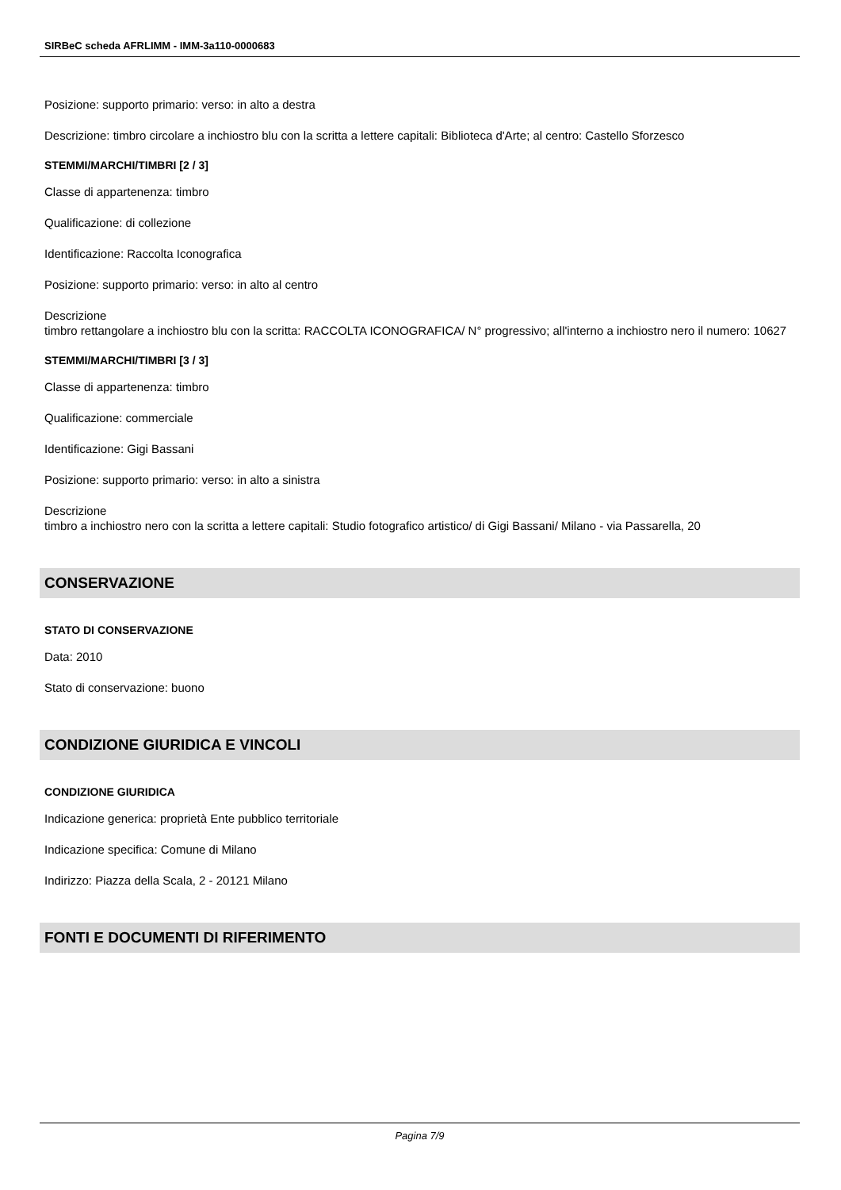SIRBeC scheda AFRLIMM - IMM-3a110-0000683
Posizione: supporto primario: verso: in alto a destra
Descrizione: timbro circolare a inchiostro blu con la scritta a lettere capitali: Biblioteca d'Arte; al centro: Castello Sforzesco
STEMMI/MARCHI/TIMBRI [2 / 3]
Classe di appartenenza: timbro
Qualificazione: di collezione
Identificazione: Raccolta Iconografica
Posizione: supporto primario: verso: in alto al centro
Descrizione
timbro rettangolare a inchiostro blu con la scritta: RACCOLTA ICONOGRAFICA/ N° progressivo; all'interno a inchiostro nero il numero: 10627
STEMMI/MARCHI/TIMBRI [3 / 3]
Classe di appartenenza: timbro
Qualificazione: commerciale
Identificazione: Gigi Bassani
Posizione: supporto primario: verso: in alto a sinistra
Descrizione
timbro a inchiostro nero con la scritta a lettere capitali: Studio fotografico artistico/ di Gigi Bassani/ Milano - via Passarella, 20
CONSERVAZIONE
STATO DI CONSERVAZIONE
Data: 2010
Stato di conservazione: buono
CONDIZIONE GIURIDICA E VINCOLI
CONDIZIONE GIURIDICA
Indicazione generica: proprietà Ente pubblico territoriale
Indicazione specifica: Comune di Milano
Indirizzo: Piazza della Scala, 2 - 20121 Milano
FONTI E DOCUMENTI DI RIFERIMENTO
Pagina 7/9